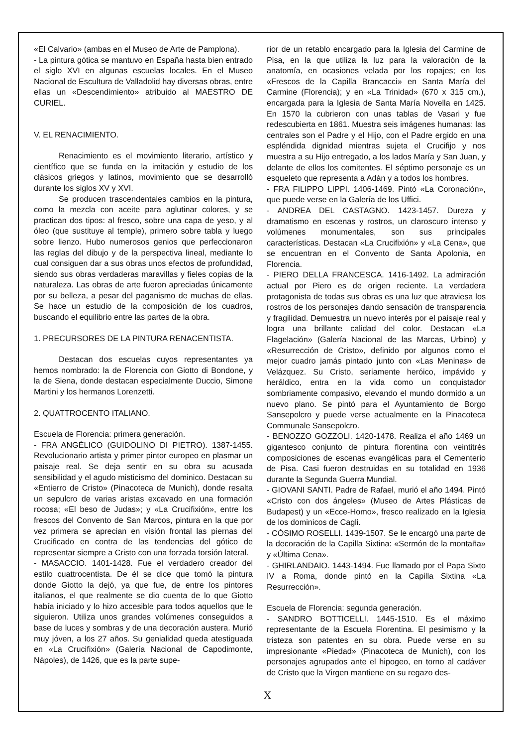«El Calvario» (ambas en el Museo de Arte de Pamplona).
- La pintura gótica se mantuvo en España hasta bien entrado el siglo XVI en algunas escuelas locales. En el Museo Nacional de Escultura de Valladolid hay diversas obras, entre ellas un «Descendimiento» atribuido al MAESTRO DE CURIEL.
V. EL RENACIMIENTO.
Renacimiento es el movimiento literario, artístico y científico que se funda en la imitación y estudio de los clásicos griegos y latinos, movimiento que se desarrolló durante los siglos XV y XVI.
Se producen trascendentales cambios en la pintura, como la mezcla con aceite para aglutinar colores, y se practican dos tipos: al fresco, sobre una capa de yeso, y al óleo (que sustituye al temple), primero sobre tabla y luego sobre lienzo. Hubo numerosos genios que perfeccionaron las reglas del dibujo y de la perspectiva lineal, mediante lo cual consiguen dar a sus obras unos efectos de profundidad, siendo sus obras verdaderas maravillas y fieles copias de la naturaleza. Las obras de arte fueron apreciadas únicamente por su belleza, a pesar del paganismo de muchas de ellas. Se hace un estudio de la composición de los cuadros, buscando el equilibrio entre las partes de la obra.
1. PRECURSORES DE LA PINTURA RENACENTISTA.
Destacan dos escuelas cuyos representantes ya hemos nombrado: la de Florencia con Giotto di Bondone, y la de Siena, donde destacan especialmente Duccio, Simone Martini y los hermanos Lorenzetti.
2. QUATTROCENTO ITALIANO.
Escuela de Florencia: primera generación.
- FRA ANGÉLICO (GUIDOLINO DI PIETRO). 1387-1455. Revolucionario artista y primer pintor europeo en plasmar un paisaje real. Se deja sentir en su obra su acusada sensibilidad y el agudo misticismo del dominico. Destacan su «Entierro de Cristo» (Pinacoteca de Munich), donde resalta un sepulcro de varias aristas excavado en una formación rocosa; «El beso de Judas»; y «La Crucifixión», entre los frescos del Convento de San Marcos, pintura en la que por vez primera se aprecian en visión frontal las piernas del Crucificado en contra de las tendencias del gótico de representar siempre a Cristo con una forzada torsión lateral.
- MASACCIO. 1401-1428. Fue el verdadero creador del estilo cuattrocentista. De él se dice que tomó la pintura donde Giotto la dejó, ya que fue, de entre los pintores italianos, el que realmente se dio cuenta de lo que Giotto había iniciado y lo hizo accesible para todos aquellos que le siguieron. Utiliza unos grandes volúmenes conseguidos a base de luces y sombras y de una decoración austera. Murió muy jóven, a los 27 años. Su genialidad queda atestiguada en «La Crucifixión» (Galería Nacional de Capodimonte, Nápoles), de 1426, que es la parte supe-
rior de un retablo encargado para la Iglesia del Carmine de Pisa, en la que utiliza la luz para la valoración de la anatomía, en ocasiones velada por los ropajes; en los «Frescos de la Capilla Brancacci» en Santa María del Carmine (Florencia); y en «La Trinidad» (670 x 315 cm.), encargada para la Iglesia de Santa María Novella en 1425. En 1570 la cubrieron con unas tablas de Vasari y fue redescubierta en 1861. Muestra seis imágenes humanas: las centrales son el Padre y el Hijo, con el Padre ergido en una espléndida dignidad mientras sujeta el Crucifijo y nos muestra a su Hijo entregado, a los lados María y San Juan, y delante de ellos los comitentes. El séptimo personaje es un esqueleto que representa a Adán y a todos los hombres.
- FRA FILIPPO LIPPI. 1406-1469. Pintó «La Coronación», que puede verse en la Galería de los Uffici.
- ANDREA DEL CASTAGNO. 1423-1457. Dureza y dramatismo en escenas y rostros, un claroscuro intenso y volúmenes monumentales, son sus principales características. Destacan «La Crucifixión» y «La Cena», que se encuentran en el Convento de Santa Apolonia, en Florencia.
- PIERO DELLA FRANCESCA. 1416-1492. La admiración actual por Piero es de origen reciente. La verdadera protagonista de todas sus obras es una luz que atraviesa los rostros de los personajes dando sensación de transparencia y fragilidad. Demuestra un nuevo interés por el paisaje real y logra una brillante calidad del color. Destacan «La Flagelación» (Galería Nacional de las Marcas, Urbino) y «Resurrección de Cristo», definido por algunos como el mejor cuadro jamás pintado junto con «Las Meninas» de Velázquez. Su Cristo, seriamente heróico, impávido y heráldico, entra en la vida como un conquistador sombriamente compasivo, elevando el mundo dormido a un nuevo plano. Se pintó para el Ayuntamiento de Borgo Sansepolcro y puede verse actualmente en la Pinacoteca Communale Sansepolcro.
- BENOZZO GOZZOLI. 1420-1478. Realiza el año 1469 un gigantesco conjunto de pintura florentina con veintitrés composiciones de escenas evangélicas para el Cementerio de Pisa. Casi fueron destruidas en su totalidad en 1936 durante la Segunda Guerra Mundial.
- GIOVANI SANTI. Padre de Rafael, murió el año 1494. Pintó «Cristo con dos ángeles» (Museo de Artes Plásticas de Budapest) y un «Ecce-Homo», fresco realizado en la Iglesia de los dominicos de Cagli.
- CÓSIMO ROSELLI. 1439-1507. Se le encargó una parte de la decoración de la Capilla Sixtina: «Sermón de la montaña» y «Última Cena».
- GHIRLANDAIO. 1443-1494. Fue llamado por el Papa Sixto IV a Roma, donde pintó en la Capilla Sixtina «La Resurrección».
Escuela de Florencia: segunda generación.
- SANDRO BOTTICELLI. 1445-1510. Es el máximo representante de la Escuela Florentina. El pesimismo y la tristeza son patentes en su obra. Puede verse en su impresionante «Piedad» (Pinacoteca de Munich), con los personajes agrupados ante el hipogeo, en torno al cadáver de Cristo que la Virgen mantiene en su regazo des-
X